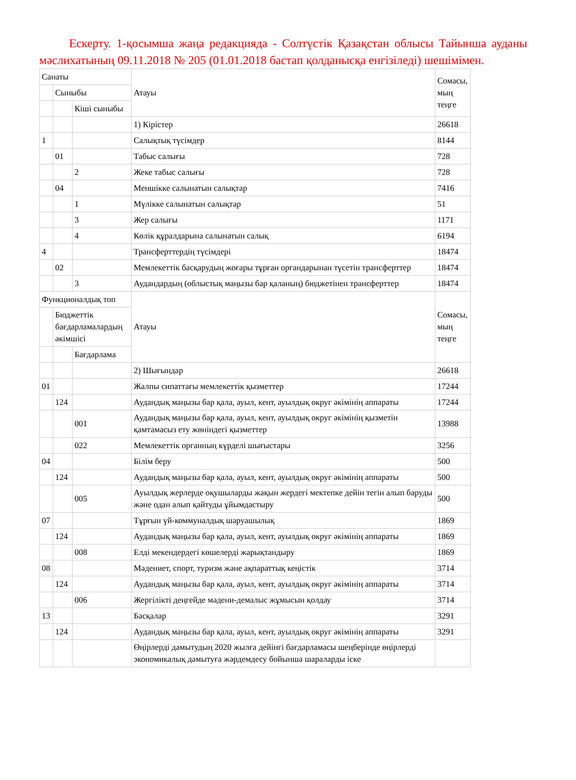Ескерту. 1-қосымша жаңа редакцияда - Солтүстік Қазақстан облысы Тайынша ауданы мәслихатының 09.11.2018 № 205 (01.01.2018 бастап қолданысқа енгізіледі) шешімімен.
| Санаты | | | Атауы | Сомасы, мың теңге |
| | Сыныбы | | | |
| | | Кіші сыныбы | | |
| | | | 1) Кірістер | 26618 |
| 1 | | | Салықтық түсімдер | 8144 |
| | 01 | | Табыс салығы | 728 |
| | | 2 | Жеке табыс салығы | 728 |
| | 04 | | Меншікке салынатын салықтар | 7416 |
| | | 1 | Мүлікке салынатын салықтар | 51 |
| | | 3 | Жер салығы | 1171 |
| | | 4 | Көлік құралдарына салынатын салық | 6194 |
| 4 | | | Трансферттердің түсімдері | 18474 |
| | 02 | | Мемлекеттік басқарудың жоғары тұрған органдарынан түсетін трансферттер | 18474 |
| | | 3 | Аудандардың (облыстық маңызы бар қаланың) бюджетінен трансферттер | 18474 |
| Функционалдық топ | | | Атауы | Сомасы, мың теңге |
| | Бюджеттік бағдарламалардың әкімшісі | | | |
| | | Бағдарлама | | |
| | | | 2) Шығындар | 26618 |
| 01 | | | Жалпы сипаттағы мемлекеттік қызметтер | 17244 |
| | 124 | | Аудандық маңызы бар қала, ауыл, кент, ауылдық округ әкімінің аппараты | 17244 |
| | | 001 | Аудандық маңызы бар қала, ауыл, кент, ауылдық округ әкімінің қызметін қамтамасыз ету жөніндегі қызметтер | 13988 |
| | | 022 | Мемлекеттік органның күрделі шығыстары | 3256 |
| 04 | | | Білім беру | 500 |
| | 124 | | Аудандық маңызы бар қала, ауыл, кент, ауылдық округ әкімінің аппараты | 500 |
| | | 005 | Ауылдық жерлерде оқушыларды жақын жердегі мектепке дейін тегін алып баруды және одан алып қайтуды ұйымдастыру | 500 |
| 07 | | | Тұрғын үй-коммуналдық шаруашылық | 1869 |
| | 124 | | Аудандық маңызы бар қала, ауыл, кент, ауылдық округ әкімінің аппараты | 1869 |
| | | 008 | Елді мекендердегі көшелерді жарықтандыру | 1869 |
| 08 | | | Мәдениет, спорт, туризм және ақпараттық кеңістік | 3714 |
| | 124 | | Аудандық маңызы бар қала, ауыл, кент, ауылдық округ әкімінің аппараты | 3714 |
| | | 006 | Жергілікті деңгейде мәдени-демалыс жұмысын қолдау | 3714 |
| 13 | | | Басқалар | 3291 |
| | 124 | | Аудандық маңызы бар қала, ауыл, кент, ауылдық округ әкімінің аппараты | 3291 |
| | | | Өңірлерді дамытудың 2020 жылға дейінгі бағдарламасы шеңберінде өңірлерді экономикалық дамытуға жәрдемдесу бойынша шараларды іске | |